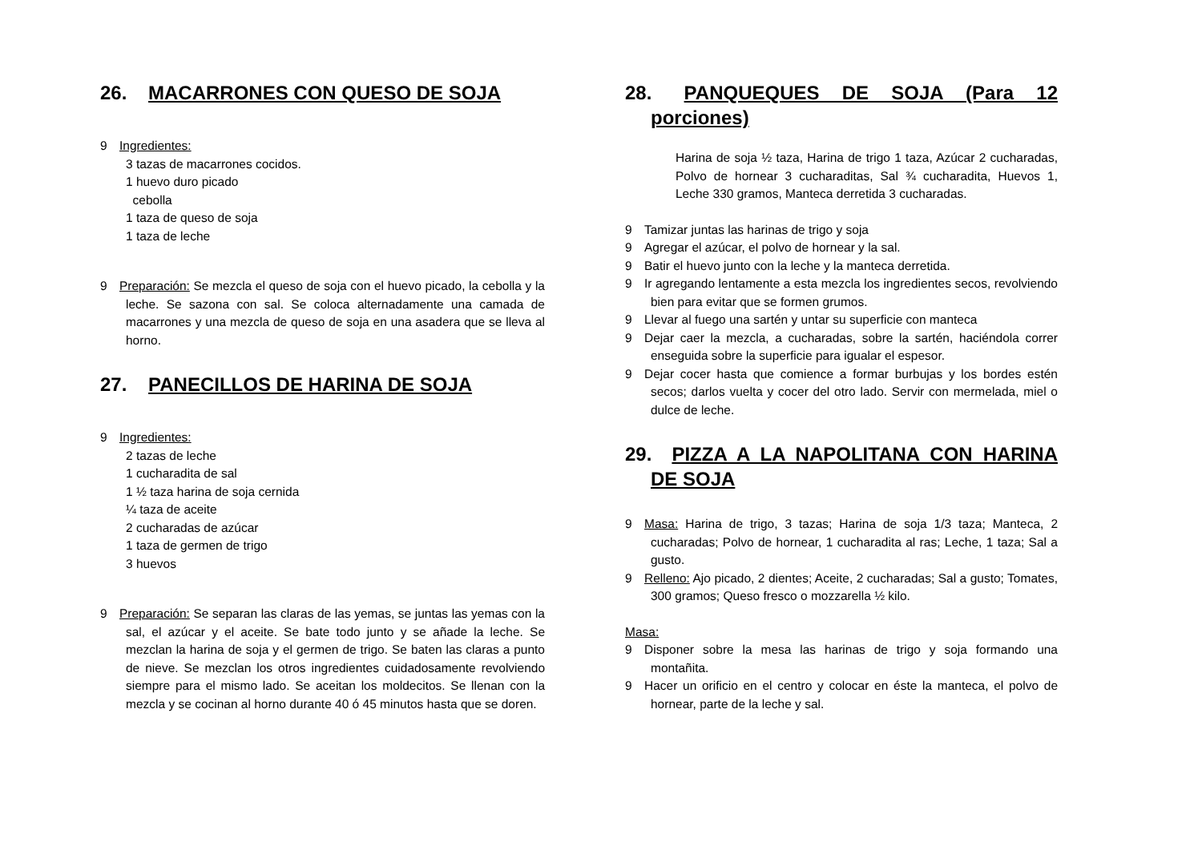26. MACARRONES CON QUESO DE SOJA
9 Ingredientes:
3 tazas de macarrones cocidos.
1 huevo duro picado
cebolla
1 taza de queso de soja
1 taza de leche
9 Preparación: Se mezcla el queso de soja con el huevo picado, la cebolla y la leche. Se sazona con sal. Se coloca alternadamente una camada de macarrones y una mezcla de queso de soja en una asadera que se lleva al horno.
27. PANECILLOS DE HARINA DE SOJA
9 Ingredientes:
2 tazas de leche
1 cucharadita de sal
1 ½ taza harina de soja cernida
¼ taza de aceite
2 cucharadas de azúcar
1 taza de germen de trigo
3 huevos
9 Preparación: Se separan las claras de las yemas, se juntas las yemas con la sal, el azúcar y el aceite. Se bate todo junto y se añade la leche. Se mezclan la harina de soja y el germen de trigo. Se baten las claras a punto de nieve. Se mezclan los otros ingredientes cuidadosamente revolviendo siempre para el mismo lado. Se aceitan los moldecitos. Se llenan con la mezcla y se cocinan al horno durante 40 ó 45 minutos hasta que se doren.
28. PANQUEQUES DE SOJA (Para 12 porciones)
Harina de soja ½ taza, Harina de trigo 1 taza, Azúcar 2 cucharadas, Polvo de hornear 3 cucharaditas, Sal ¾ cucharadita, Huevos 1, Leche 330 gramos, Manteca derretida 3 cucharadas.
9 Tamizar juntas las harinas de trigo y soja
9 Agregar el azúcar, el polvo de hornear y la sal.
9 Batir el huevo junto con la leche y la manteca derretida.
9 Ir agregando lentamente a esta mezcla los ingredientes secos, revolviendo bien para evitar que se formen grumos.
9 Llevar al fuego una sartén y untar su superficie con manteca
9 Dejar caer la mezcla, a cucharadas, sobre la sartén, haciéndola correr enseguida sobre la superficie para igualar el espesor.
9 Dejar cocer hasta que comience a formar burbujas y los bordes estén secos; darlos vuelta y cocer del otro lado. Servir con mermelada, miel o dulce de leche.
29. PIZZA A LA NAPOLITANA CON HARINA DE SOJA
9 Masa: Harina de trigo, 3 tazas; Harina de soja 1/3 taza; Manteca, 2 cucharadas; Polvo de hornear, 1 cucharadita al ras; Leche, 1 taza; Sal a gusto.
9 Relleno: Ajo picado, 2 dientes; Aceite, 2 cucharadas; Sal a gusto; Tomates, 300 gramos; Queso fresco o mozzarella ½ kilo.
Masa:
9 Disponer sobre la mesa las harinas de trigo y soja formando una montañita.
9 Hacer un orificio en el centro y colocar en éste la manteca, el polvo de hornear, parte de la leche y sal.